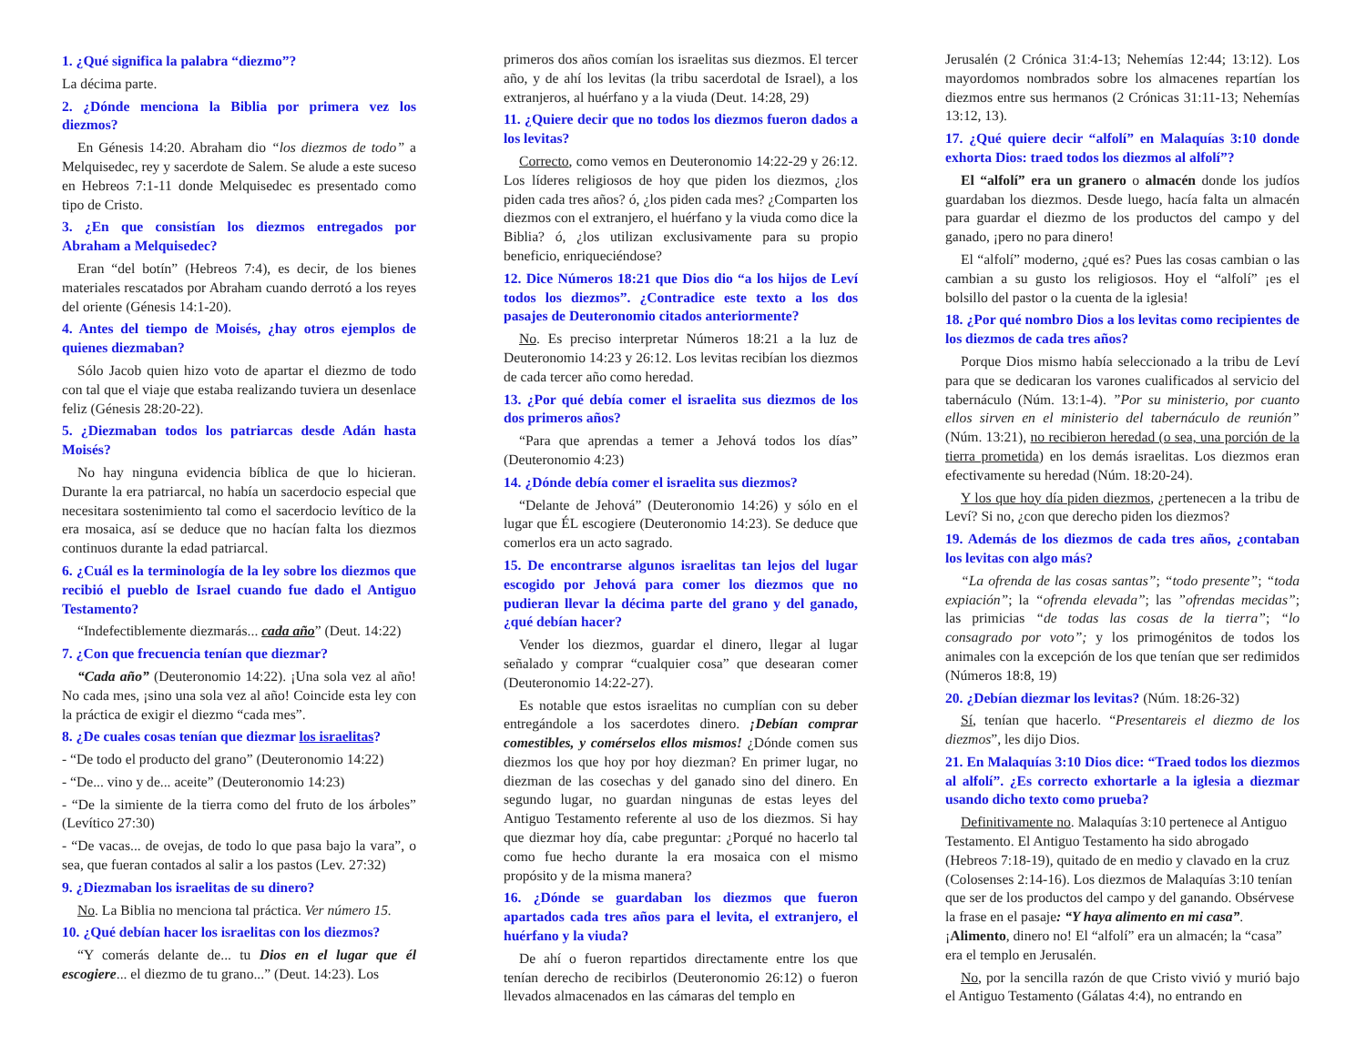1. ¿Qué significa la palabra “diezmo”?
La décima parte.
2. ¿Dónde menciona la Biblia por primera vez los diezmos?
En Génesis 14:20. Abraham dio “los diezmos de todo” a Melquisedec, rey y sacerdote de Salem. Se alude a este suceso en Hebreos 7:1-11 donde Melquisedec es presentado como tipo de Cristo.
3. ¿En que consistían los diezmos entregados por Abraham a Melquisedec?
Eran “del botín” (Hebreos 7:4), es decir, de los bienes materiales rescatados por Abraham cuando derrotó a los reyes del oriente (Génesis 14:1-20).
4. Antes del tiempo de Moisés, ¿hay otros ejemplos de quienes diezmaban?
Sólo Jacob quien hizo voto de apartar el diezmo de todo con tal que el viaje que estaba realizando tuviera un desenlace feliz (Génesis 28:20-22).
5. ¿Diezmaban todos los patriarcas desde Adán hasta Moisés?
No hay ninguna evidencia bíblica de que lo hicieran. Durante la era patriarcal, no había un sacerdocio especial que necesitara sostenimiento tal como el sacerdocio levítico de la era mosaica, así se deduce que no hacían falta los diezmos continuos durante la edad patriarcal.
6. ¿Cuál es la terminología de la ley sobre los diezmos que recibió el pueblo de Israel cuando fue dado el Antiguo Testamento?
“Indefectiblemente diezmarás... cada año” (Deut. 14:22)
7. ¿Con que frecuencia tenían que diezmar?
“Cada año” (Deuteronomio 14:22). ¡Una sola vez al año! No cada mes, ¡sino una sola vez al año! Coincide esta ley con la práctica de exigir el diezmo “cada mes”.
8. ¿De cuales cosas tenían que diezmar los israelitas?
- “De todo el producto del grano” (Deuteronomio 14:22)
- “De... vino y de... aceite” (Deuteronomio 14:23)
- “De la simiente de la tierra como del fruto de los árboles” (Levítico 27:30)
- “De vacas... de ovejas, de todo lo que pasa bajo la vara”, o sea, que fueran contados al salir a los pastos (Lev. 27:32)
9. ¿Diezmaban los israelitas de su dinero?
No. La Biblia no menciona tal práctica. Ver número 15.
10. ¿Qué debían hacer los israelitas con los diezmos?
“Y comerás delante de... tu Dios en el lugar que él escogiere... el diezmo de tu grano...” (Deut. 14:23). Los
primeros dos años comían los israelitas sus diezmos. El tercer año, y de ahí los levitas (la tribu sacerdotal de Israel), a los extranjeros, al huérfano y a la viuda (Deut. 14:28, 29)
11. ¿Quiere decir que no todos los diezmos fueron dados a los levitas?
Correcto, como vemos en Deuteronomio 14:22-29 y 26:12. Los líderes religiosos de hoy que piden los diezmos, ¿los piden cada tres años? ó, ¿los piden cada mes? ¿Comparten los diezmos con el extranjero, el huérfano y la viuda como dice la Biblia? ó, ¿los utilizan exclusivamente para su propio beneficio, enriqueciéndose?
12. Dice Números 18:21 que Dios dio “a los hijos de Leví todos los diezmos”. ¿Contradice este texto a los dos pasajes de Deuteronomio citados anteriormente?
No. Es preciso interpretar Números 18:21 a la luz de Deuteronomio 14:23 y 26:12. Los levitas recibían los diezmos de cada tercer año como heredad.
13. ¿Por qué debía comer el israelita sus diezmos de los dos primeros años?
“Para que aprendas a temer a Jehová todos los días” (Deuteronomio 4:23)
14. ¿Dónde debía comer el israelita sus diezmos?
“Delante de Jehová” (Deuteronomio 14:26) y sólo en el lugar que ÉL escogiere (Deuteronomio 14:23). Se deduce que comerlos era un acto sagrado.
15. De encontrarse algunos israelitas tan lejos del lugar escogido por Jehová para comer los diezmos que no pudieran llevar la décima parte del grano y del ganado, ¿qué debían hacer?
Vender los diezmos, guardar el dinero, llegar al lugar señalado y comprar “cualquier cosa” que desearan comer (Deuteronomio 14:22-27).
Es notable que estos israelitas no cumplían con su deber entregándole a los sacerdotes dinero. ¡Debían comprar comestibles, y comérselos ellos mismos! ¿Dónde comen sus diezmos los que hoy por hoy diezman? En primer lugar, no diezman de las cosechas y del ganado sino del dinero. En segundo lugar, no guardan ningunas de estas leyes del Antiguo Testamento referente al uso de los diezmos. Si hay que diezmar hoy día, cabe preguntar: ¿Porqué no hacerlo tal como fue hecho durante la era mosaica con el mismo propósito y de la misma manera?
16. ¿Dónde se guardaban los diezmos que fueron apartados cada tres años para el levita, el extranjero, el huérfano y la viuda?
De ahí o fueron repartidos directamente entre los que tenían derecho de recibirlos (Deuteronomio 26:12) o fueron llevados almacenados en las cámaras del templo en
Jerusalén (2 Crónica 31:4-13; Nehemías 12:44; 13:12). Los mayordomos nombrados sobre los almacenes repartían los diezmos entre sus hermanos (2 Crónicas 31:11-13; Nehemías 13:12, 13).
17. ¿Qué quiere decir “alfolí” en Malaquías 3:10 donde exhorta Dios: traed todos los diezmos al alfolí”?
El “alfolí” era un granero o almacén donde los judíos guardaban los diezmos. Desde luego, hacía falta un almacén para guardar el diezmo de los productos del campo y del ganado, ¡pero no para dinero!
El “alfolí” moderno, ¿qué es? Pues las cosas cambian o las cambian a su gusto los religiosos. Hoy el “alfolí” ¡es el bolsillo del pastor o la cuenta de la iglesia!
18. ¿Por qué nombro Dios a los levitas como recipientes de los diezmos de cada tres años?
Porque Dios mismo había seleccionado a la tribu de Leví para que se dedicaran los varones cualificados al servicio del tabernáculo (Núm. 13:1-4). ”Por su ministerio, por cuanto ellos sirven en el ministerio del tabernáculo de reunión” (Núm. 13:21), no recibieron heredad (o sea, una porción de la tierra prometida) en los demás israelitas. Los diezmos eran efectivamente su heredad (Núm. 18:20-24).
Y los que hoy día piden diezmos, ¿pertenecen a la tribu de Leví? Si no, ¿con que derecho piden los diezmos?
19. Además de los diezmos de cada tres años, ¿contaban los levitas con algo más?
“La ofrenda de las cosas santas”; “todo presente”; “toda expiación”; la “ofrenda elevada”; las ”ofrendas mecidas”; las primicias “de todas las cosas de la tierra”; “lo consagrado por voto”; y los primogénitos de todos los animales con la excepción de los que tenían que ser redimidos (Números 18:8, 19)
20. ¿Debían diezmar los levitas? (Núm. 18:26-32)
Sí, tenían que hacerlo. “Presentareis el diezmo de los diezmos”, les dijo Dios.
21. En Malaquías 3:10 Dios dice: “Traed todos los diezmos al alfolí”. ¿Es correcto exhortarle a la iglesia a diezmar usando dicho texto como prueba?
Definitivamente no. Malaquías 3:10 pertenece al Antiguo Testamento. El Antiguo Testamento ha sido abrogado (Hebreos 7:18-19), quitado de en medio y clavado en la cruz (Colosenses 2:14-16). Los diezmos de Malaquías 3:10 tenían que ser de los productos del campo y del ganando. Obsérvese la frase en el pasaje: “Y haya alimento en mi casa”. ¡Alimento, dinero no! El “alfolí” era un almacén; la “casa” era el templo en Jerusalén.
No, por la sencilla razón de que Cristo vivió y murió bajo el Antiguo Testamento (Gálatas 4:4), no entrando en